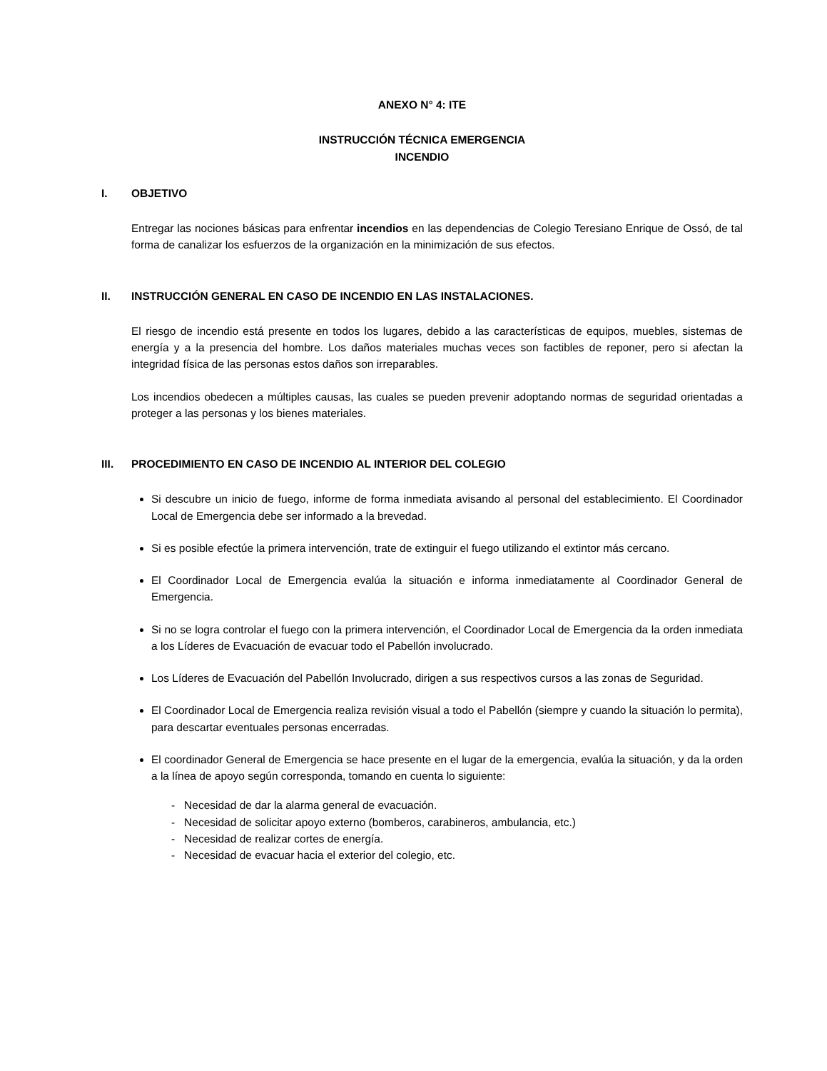ANEXO N° 4: ITE
INSTRUCCIÓN TÉCNICA EMERGENCIA
INCENDIO
I. OBJETIVO
Entregar las nociones básicas para enfrentar incendios en las dependencias de Colegio Teresiano Enrique de Ossó, de tal forma de canalizar los esfuerzos de la organización en la minimización de sus efectos.
II. INSTRUCCIÓN GENERAL EN CASO DE INCENDIO EN LAS INSTALACIONES.
El riesgo de incendio está presente en todos los lugares, debido a las características de equipos, muebles, sistemas de energía y a la presencia del hombre. Los daños materiales muchas veces son factibles de reponer, pero si afectan la integridad física de las personas estos daños son irreparables.
Los incendios obedecen a múltiples causas, las cuales se pueden prevenir adoptando normas de seguridad orientadas a proteger a las personas y los bienes materiales.
III. PROCEDIMIENTO EN CASO DE INCENDIO AL INTERIOR DEL COLEGIO
Si descubre un inicio de fuego, informe de forma inmediata avisando al personal del establecimiento. El Coordinador Local de Emergencia debe ser informado a la brevedad.
Si es posible efectúe la primera intervención, trate de extinguir el fuego utilizando el extintor más cercano.
El Coordinador Local de Emergencia evalúa la situación e informa inmediatamente al Coordinador General de Emergencia.
Si no se logra controlar el fuego con la primera intervención, el Coordinador Local de Emergencia da la orden inmediata a los Líderes de Evacuación de evacuar todo el Pabellón involucrado.
Los Líderes de Evacuación del Pabellón Involucrado, dirigen a sus respectivos cursos a las zonas de Seguridad.
El Coordinador Local de Emergencia realiza revisión visual a todo el Pabellón (siempre y cuando la situación lo permita), para descartar eventuales personas encerradas.
El coordinador General de Emergencia se hace presente en el lugar de la emergencia, evalúa la situación, y da la orden a la línea de apoyo según corresponda, tomando en cuenta lo siguiente:
- Necesidad de dar la alarma general de evacuación.
- Necesidad de solicitar apoyo externo (bomberos, carabineros, ambulancia, etc.)
- Necesidad de realizar cortes de energía.
- Necesidad de evacuar hacia el exterior del colegio, etc.